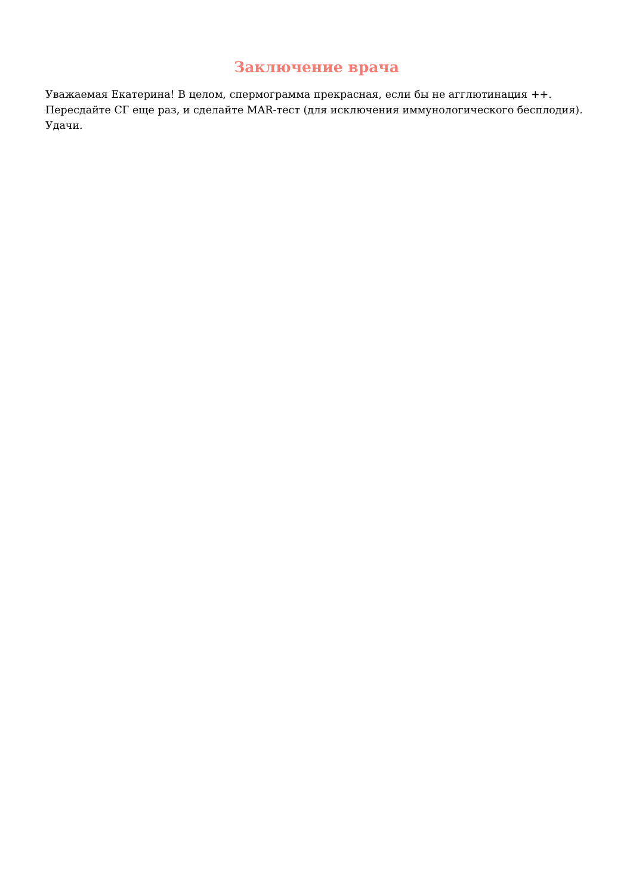Заключение врача
Уважаемая Екатерина! В целом, спермограмма прекрасная, если бы не агглютинация ++. Пересдайте СГ еще раз, и сделайте MAR-тест (для исключения иммунологического бесплодия). Удачи.